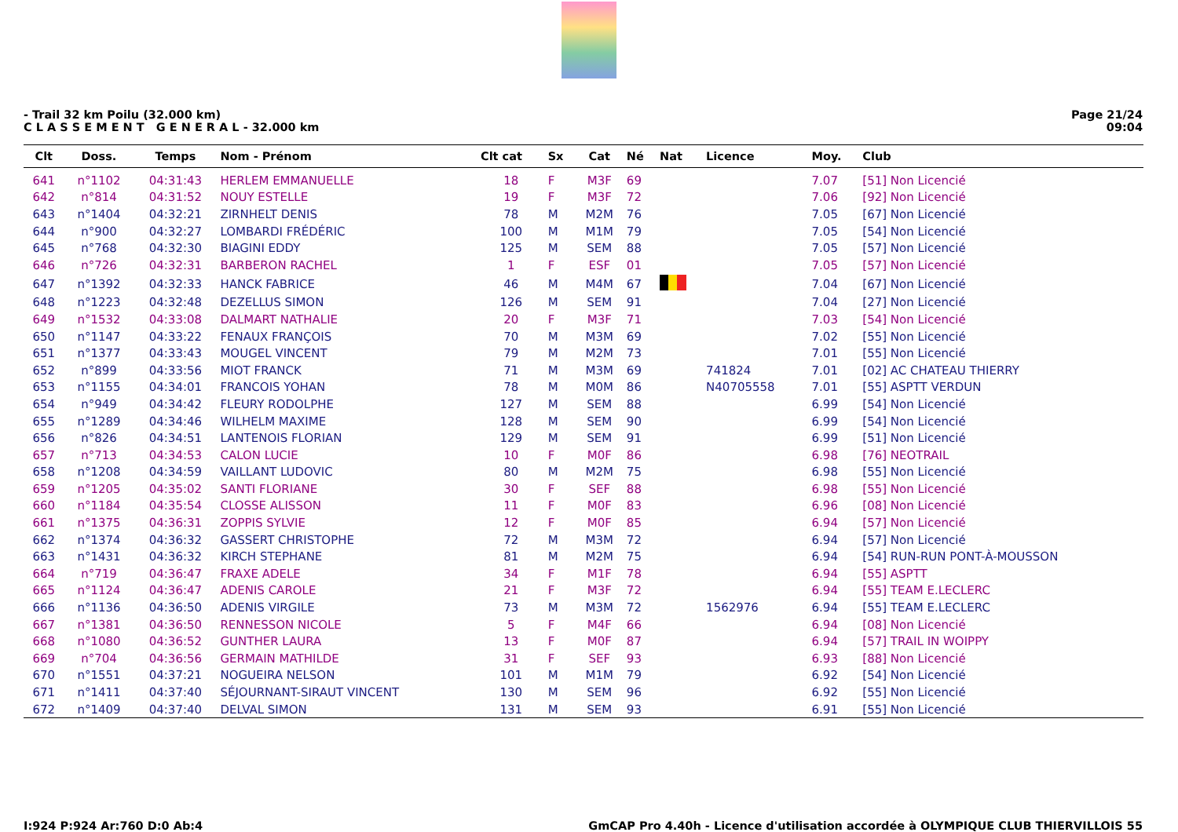- Trail 32 km Poilu (32.000 km)
C L A S S E M E N T G E N E R A L - 32.000 km
Page 21/24
09:04
| Clt | Doss. | Temps | Nom - Prénom | Clt cat | Sx | Cat | Né | Nat | Licence | Moy. | Club |
| --- | --- | --- | --- | --- | --- | --- | --- | --- | --- | --- | --- |
| 641 | n°1102 | 04:31:43 | HERLEM EMMANUELLE | 18 | F | M3F | 69 | | | 7.07 | [51] Non Licencié |
| 642 | n°814 | 04:31:52 | NOUY ESTELLE | 19 | F | M3F | 72 | | | 7.06 | [92] Non Licencié |
| 643 | n°1404 | 04:32:21 | ZIRNHELT DENIS | 78 | M | M2M | 76 | | | 7.05 | [67] Non Licencié |
| 644 | n°900 | 04:32:27 | LOMBARDI FRÉDÉRIC | 100 | M | M1M | 79 | | | 7.05 | [54] Non Licencié |
| 645 | n°768 | 04:32:30 | BIAGINI EDDY | 125 | M | SEM | 88 | | | 7.05 | [57] Non Licencié |
| 646 | n°726 | 04:32:31 | BARBERON RACHEL | 1 | F | ESF | 01 | | | 7.05 | [57] Non Licencié |
| 647 | n°1392 | 04:32:33 | HANCK FABRICE | 46 | M | M4M | 67 | | | 7.04 | [67] Non Licencié |
| 648 | n°1223 | 04:32:48 | DEZELLUS SIMON | 126 | M | SEM | 91 | | | 7.04 | [27] Non Licencié |
| 649 | n°1532 | 04:33:08 | DALMART NATHALIE | 20 | F | M3F | 71 | | | 7.03 | [54] Non Licencié |
| 650 | n°1147 | 04:33:22 | FENAUX FRANÇOIS | 70 | M | M3M | 69 | | | 7.02 | [55] Non Licencié |
| 651 | n°1377 | 04:33:43 | MOUGEL VINCENT | 79 | M | M2M | 73 | | | 7.01 | [55] Non Licencié |
| 652 | n°899 | 04:33:56 | MIOT FRANCK | 71 | M | M3M | 69 | | 741824 | 7.01 | [02] AC CHATEAU THIERRY |
| 653 | n°1155 | 04:34:01 | FRANCOIS YOHAN | 78 | M | M0M | 86 | | N40705558 | 7.01 | [55] ASPTT VERDUN |
| 654 | n°949 | 04:34:42 | FLEURY RODOLPHE | 127 | M | SEM | 88 | | | 6.99 | [54] Non Licencié |
| 655 | n°1289 | 04:34:46 | WILHELM MAXIME | 128 | M | SEM | 90 | | | 6.99 | [54] Non Licencié |
| 656 | n°826 | 04:34:51 | LANTENOIS FLORIAN | 129 | M | SEM | 91 | | | 6.99 | [51] Non Licencié |
| 657 | n°713 | 04:34:53 | CALON LUCIE | 10 | F | M0F | 86 | | | 6.98 | [76] NEOTRAIL |
| 658 | n°1208 | 04:34:59 | VAILLANT LUDOVIC | 80 | M | M2M | 75 | | | 6.98 | [55] Non Licencié |
| 659 | n°1205 | 04:35:02 | SANTI FLORIANE | 30 | F | SEF | 88 | | | 6.98 | [55] Non Licencié |
| 660 | n°1184 | 04:35:54 | CLOSSE ALISSON | 11 | F | M0F | 83 | | | 6.96 | [08] Non Licencié |
| 661 | n°1375 | 04:36:31 | ZOPPIS SYLVIE | 12 | F | M0F | 85 | | | 6.94 | [57] Non Licencié |
| 662 | n°1374 | 04:36:32 | GASSERT CHRISTOPHE | 72 | M | M3M | 72 | | | 6.94 | [57] Non Licencié |
| 663 | n°1431 | 04:36:32 | KIRCH STEPHANE | 81 | M | M2M | 75 | | | 6.94 | [54] RUN-RUN PONT-À-MOUSSON |
| 664 | n°719 | 04:36:47 | FRAXE ADELE | 34 | F | M1F | 78 | | | 6.94 | [55] ASPTT |
| 665 | n°1124 | 04:36:47 | ADENIS CAROLE | 21 | F | M3F | 72 | | | 6.94 | [55] TEAM E.LECLERC |
| 666 | n°1136 | 04:36:50 | ADENIS VIRGILE | 73 | M | M3M | 72 | | 1562976 | 6.94 | [55] TEAM E.LECLERC |
| 667 | n°1381 | 04:36:50 | RENNESSON NICOLE | 5 | F | M4F | 66 | | | 6.94 | [08] Non Licencié |
| 668 | n°1080 | 04:36:52 | GUNTHER LAURA | 13 | F | M0F | 87 | | | 6.94 | [57] TRAIL IN WOIPPY |
| 669 | n°704 | 04:36:56 | GERMAIN MATHILDE | 31 | F | SEF | 93 | | | 6.93 | [88] Non Licencié |
| 670 | n°1551 | 04:37:21 | NOGUEIRA NELSON | 101 | M | M1M | 79 | | | 6.92 | [54] Non Licencié |
| 671 | n°1411 | 04:37:40 | SÉJOURNANT-SIRAUT VINCENT | 130 | M | SEM | 96 | | | 6.92 | [55] Non Licencié |
| 672 | n°1409 | 04:37:40 | DELVAL SIMON | 131 | M | SEM | 93 | | | 6.91 | [55] Non Licencié |
I:924 P:924 Ar:760 D:0 Ab:4 GmCAP Pro 4.40h - Licence d'utilisation accordée à OLYMPIQUE CLUB THIERVILLOIS 55